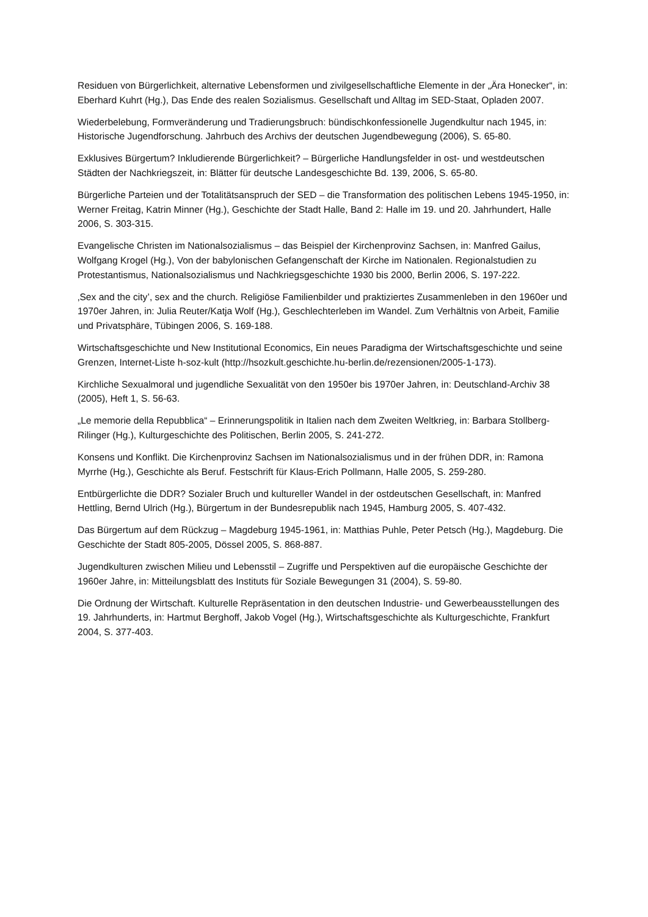Residuen von Bürgerlichkeit, alternative Lebensformen und zivilgesellschaftliche Elemente in der „Ära Honecker“, in: Eberhard Kuhrt (Hg.), Das Ende des realen Sozialismus. Gesellschaft und Alltag im SED-Staat, Opladen 2007.
Wiederbelebung, Formveränderung und Tradierungsbruch: bündischkonfessionelle Jugendkultur nach 1945, in: Historische Jugendforschung. Jahrbuch des Archivs der deutschen Jugendbewegung (2006), S. 65-80.
Exklusives Bürgertum? Inkludierende Bürgerlichkeit? – Bürgerliche Handlungsfelder in ost- und westdeutschen Städten der Nachkriegszeit, in: Blätter für deutsche Landesgeschichte Bd. 139, 2006, S. 65-80.
Bürgerliche Parteien und der Totalitätsanspruch der SED – die Transformation des politischen Lebens 1945-1950, in: Werner Freitag, Katrin Minner (Hg.), Geschichte der Stadt Halle, Band 2: Halle im 19. und 20. Jahrhundert, Halle 2006, S. 303-315.
Evangelische Christen im Nationalsozialismus – das Beispiel der Kirchenprovinz Sachsen, in: Manfred Gailus, Wolfgang Krogel (Hg.), Von der babylonischen Gefangenschaft der Kirche im Nationalen. Regionalstudien zu Protestantismus, Nationalsozialismus und Nachkriegsgeschichte 1930 bis 2000, Berlin 2006, S. 197-222.
‚Sex and the city’, sex and the church. Religiöse Familienbilder und praktiziertes Zusammenleben in den 1960er und 1970er Jahren, in: Julia Reuter/Katja Wolf (Hg.), Geschlechterleben im Wandel. Zum Verhältnis von Arbeit, Familie und Privatsphäre, Tübingen 2006, S. 169-188.
Wirtschaftsgeschichte und New Institutional Economics, Ein neues Paradigma der Wirtschaftsgeschichte und seine Grenzen, Internet-Liste h-soz-kult (http://hsozkult.geschichte.hu-berlin.de/rezensionen/2005-1-173).
Kirchliche Sexualmoral und jugendliche Sexualität von den 1950er bis 1970er Jahren, in: Deutschland-Archiv 38 (2005), Heft 1, S. 56-63.
„Le memorie della Repubblica“ – Erinnerungspolitik in Italien nach dem Zweiten Weltkrieg, in: Barbara Stollberg-Rilinger (Hg.), Kulturgeschichte des Politischen, Berlin 2005, S. 241-272.
Konsens und Konflikt. Die Kirchenprovinz Sachsen im Nationalsozialismus und in der frühen DDR, in: Ramona Myrrhe (Hg.), Geschichte als Beruf. Festschrift für Klaus-Erich Pollmann, Halle 2005, S. 259-280.
Entbürgerlichte die DDR? Sozialer Bruch und kultureller Wandel in der ostdeutschen Gesellschaft, in: Manfred Hettling, Bernd Ulrich (Hg.), Bürgertum in der Bundesrepublik nach 1945, Hamburg 2005, S. 407-432.
Das Bürgertum auf dem Rückzug – Magdeburg 1945-1961, in: Matthias Puhle, Peter Petsch (Hg.), Magdeburg. Die Geschichte der Stadt 805-2005, Dössel 2005, S. 868-887.
Jugendkulturen zwischen Milieu und Lebensstil – Zugriffe und Perspektiven auf die europäische Geschichte der 1960er Jahre, in: Mitteilungsblatt des Instituts für Soziale Bewegungen 31 (2004), S. 59-80.
Die Ordnung der Wirtschaft. Kulturelle Repräsentation in den deutschen Industrie- und Gewerbeausstellungen des 19. Jahrhunderts, in: Hartmut Berghoff, Jakob Vogel (Hg.), Wirtschaftsgeschichte als Kulturgeschichte, Frankfurt 2004, S. 377-403.